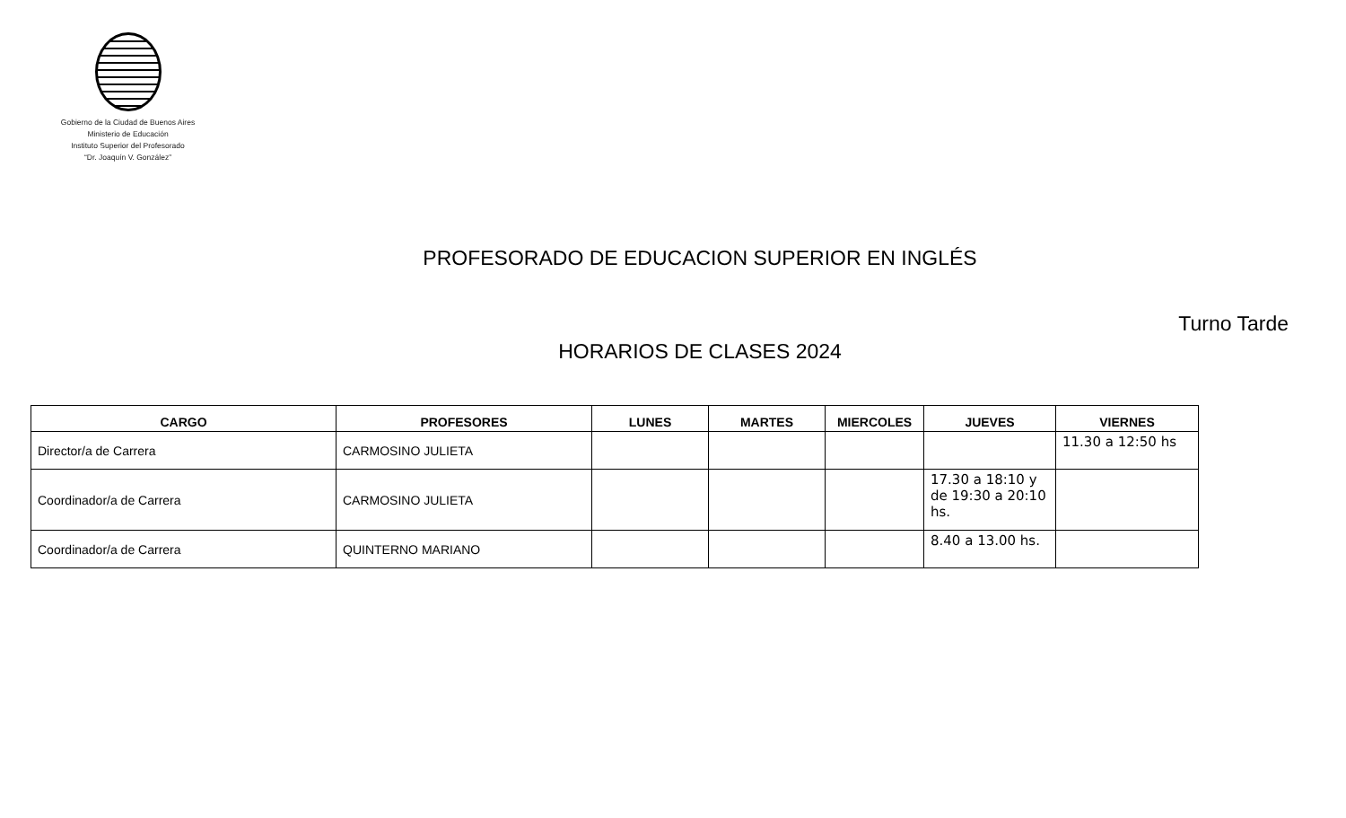Gobierno de la Ciudad de Buenos Aires
Ministerio de Educación
Instituto Superior del Profesorado
“Dr. Joaquín V. González”
PROFESORADO DE EDUCACION SUPERIOR EN INGLÉS
Turno Tarde
HORARIOS DE CLASES 2024
| CARGO | PROFESORES | LUNES | MARTES | MIERCOLES | JUEVES | VIERNES |
| --- | --- | --- | --- | --- | --- | --- |
| Director/a de Carrera | CARMOSINO JULIETA | | | | | 11.30 a 12:50 hs |
| Coordinador/a de Carrera | CARMOSINO JULIETA | | | | 17.30 a 18:10 y de 19:30 a 20:10 hs. | |
| Coordinador/a de Carrera | QUINTERNO MARIANO | | | | 8.40 a 13.00 hs. | |